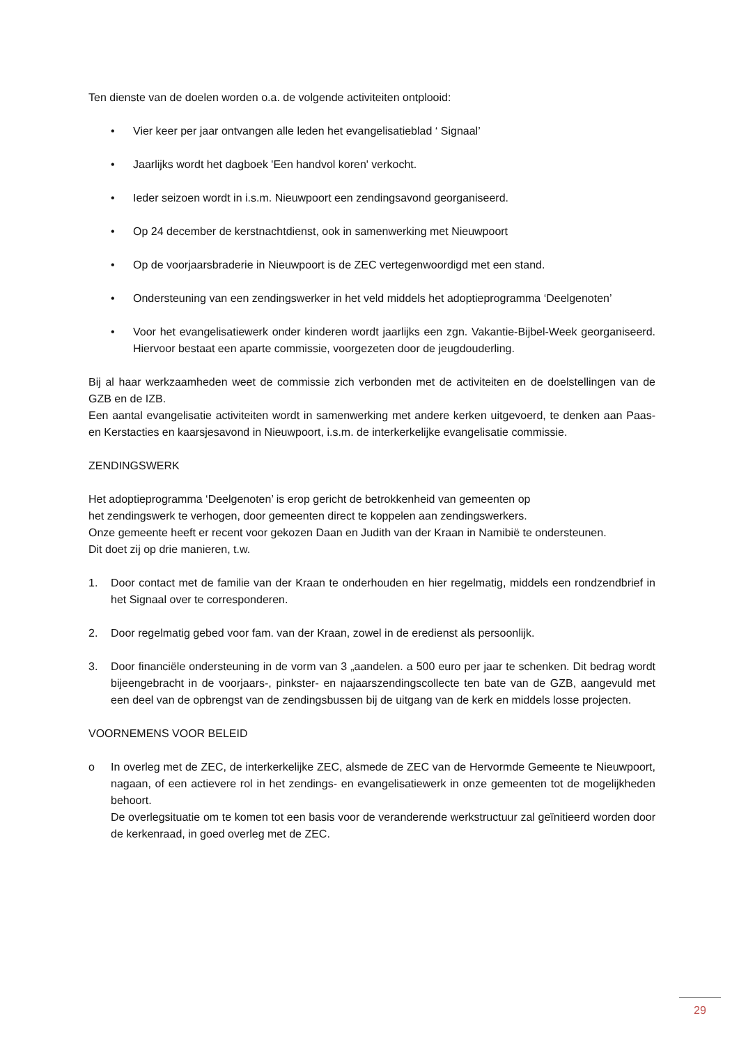Ten dienste van de doelen worden o.a. de volgende activiteiten ontplooid:
• Vier keer per jaar ontvangen alle leden het evangelisatieblad ‘ Signaal’
• Jaarlijks wordt het dagboek 'Een handvol koren' verkocht.
• Ieder seizoen wordt in i.s.m. Nieuwpoort een zendingsavond georganiseerd.
• Op 24 december de kerstnachtdienst, ook in samenwerking met Nieuwpoort
• Op de voorjaarsbraderie in Nieuwpoort is de ZEC vertegenwoordigd met een stand.
• Ondersteuning van een zendingswerker in het veld middels het adoptieprogramma ‘Deelgenoten’
• Voor het evangelisatiewerk onder kinderen wordt jaarlijks een zgn. Vakantie-Bijbel-Week georganiseerd. Hiervoor bestaat een aparte commissie, voorgezeten door de jeugdouderling.
Bij al haar werkzaamheden weet de commissie zich verbonden met de activiteiten en de doelstellingen van de GZB en de IZB.
Een aantal evangelisatie activiteiten wordt in samenwerking met andere kerken uitgevoerd, te denken aan Paas- en Kerstacties en kaarsjesavond in Nieuwpoort, i.s.m. de interkerkelijke evangelisatie commissie.
ZENDINGSWERK
Het adoptieprogramma ‘Deelgenoten’ is erop gericht de betrokkenheid van gemeenten op
het zendingswerk te verhogen, door gemeenten direct te koppelen aan zendingswerkers.
Onze gemeente heeft er recent voor gekozen Daan en Judith van der Kraan in Namibië te ondersteunen.
Dit doet zij op drie manieren, t.w.
1. Door contact met de familie van der Kraan te onderhouden en hier regelmatig, middels een rondzendbrief in het Signaal over te corresponderen.
2. Door regelmatig gebed voor fam. van der Kraan, zowel in de eredienst als persoonlijk.
3. Door financiële ondersteuning in de vorm van 3 „aandelen. a 500 euro per jaar te schenken. Dit bedrag wordt bijeengebracht in de voorjaars-, pinkster- en najaarszendingscollecte ten bate van de GZB, aangevuld met een deel van de opbrengst van de zendingsbussen bij de uitgang van de kerk en middels losse projecten.
VOORNEMENS VOOR BELEID
o In overleg met de ZEC, de interkerkelijke ZEC, alsmede de ZEC van de Hervormde Gemeente te Nieuwpoort, nagaan, of een actievere rol in het zendings- en evangelisatiewerk in onze gemeenten tot de mogelijkheden behoort.
De overlegsituatie om te komen tot een basis voor de veranderende werkstructuur zal geïnitieerd worden door de kerkenraad, in goed overleg met de ZEC.
29